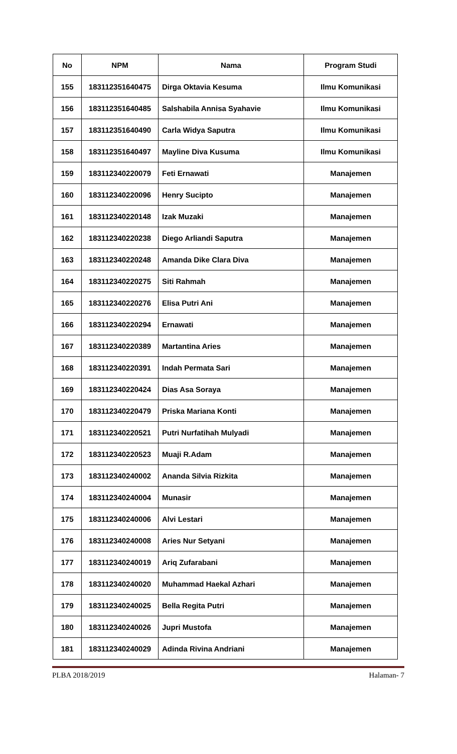| No | NPM | Nama | Program Studi |
| --- | --- | --- | --- |
| 155 | 183112351640475 | Dirga Oktavia Kesuma | Ilmu Komunikasi |
| 156 | 183112351640485 | Salshabila Annisa Syahavie | Ilmu Komunikasi |
| 157 | 183112351640490 | Carla Widya Saputra | Ilmu Komunikasi |
| 158 | 183112351640497 | Mayline Diva Kusuma | Ilmu Komunikasi |
| 159 | 183112340220079 | Feti Ernawati | Manajemen |
| 160 | 183112340220096 | Henry Sucipto | Manajemen |
| 161 | 183112340220148 | Izak Muzaki | Manajemen |
| 162 | 183112340220238 | Diego Arliandi Saputra | Manajemen |
| 163 | 183112340220248 | Amanda Dike Clara Diva | Manajemen |
| 164 | 183112340220275 | Siti Rahmah | Manajemen |
| 165 | 183112340220276 | Elisa Putri Ani | Manajemen |
| 166 | 183112340220294 | Ernawati | Manajemen |
| 167 | 183112340220389 | Martantina Aries | Manajemen |
| 168 | 183112340220391 | Indah Permata Sari | Manajemen |
| 169 | 183112340220424 | Dias Asa Soraya | Manajemen |
| 170 | 183112340220479 | Priska Mariana Konti | Manajemen |
| 171 | 183112340220521 | Putri Nurfatihah Mulyadi | Manajemen |
| 172 | 183112340220523 | Muaji R.Adam | Manajemen |
| 173 | 183112340240002 | Ananda Silvia Rizkita | Manajemen |
| 174 | 183112340240004 | Munasir | Manajemen |
| 175 | 183112340240006 | Alvi Lestari | Manajemen |
| 176 | 183112340240008 | Aries Nur Setyani | Manajemen |
| 177 | 183112340240019 | Ariq Zufarabani | Manajemen |
| 178 | 183112340240020 | Muhammad Haekal Azhari | Manajemen |
| 179 | 183112340240025 | Bella Regita Putri | Manajemen |
| 180 | 183112340240026 | Jupri Mustofa | Manajemen |
| 181 | 183112340240029 | Adinda Rivina Andriani | Manajemen |
PLBA 2018/2019 Halaman- 7